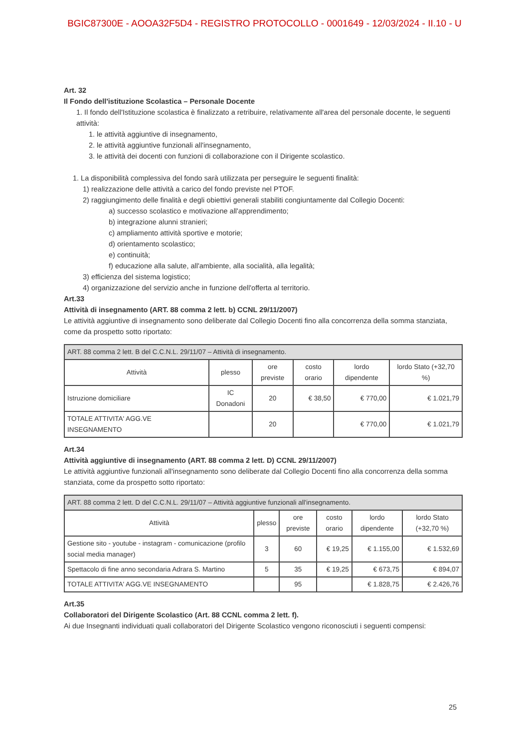BGIC87300E - AOOA32F5D4 - REGISTRO PROTOCOLLO - 0001649 - 12/03/2024 - II.10 - U
Art. 32
Il Fondo dell'istituzione Scolastica – Personale Docente
1. Il fondo dell'Istituzione scolastica è finalizzato a retribuire, relativamente all'area del personale docente, le seguenti attività:
1. le attività aggiuntive di insegnamento,
2. le attività aggiuntive funzionali all'insegnamento,
3. le attività dei docenti con funzioni di collaborazione con il Dirigente scolastico.
1. La disponibilità complessiva del fondo sarà utilizzata per perseguire le seguenti finalità:
1) realizzazione delle attività a carico del fondo previste nel PTOF.
2) raggiungimento delle finalità e degli obiettivi generali stabiliti congiuntamente dal Collegio Docenti:
a) successo scolastico e motivazione all'apprendimento;
b) integrazione alunni stranieri;
c) ampliamento attività sportive e motorie;
d) orientamento scolastico;
e) continuità;
f) educazione alla salute, all'ambiente, alla socialità, alla legalità;
3) efficienza del sistema logistico;
4) organizzazione del servizio anche in funzione dell'offerta al territorio.
Art.33
Attività di insegnamento (ART. 88 comma 2 lett. b) CCNL 29/11/2007)
Le attività aggiuntive di insegnamento sono deliberate dal Collegio Docenti fino alla concorrenza della somma stanziata, come da prospetto sotto riportato:
| ART. 88 comma 2 lett. B del C.C.N.L. 29/11/07 – Attività di insegnamento. | | | | | |
| Attività | plesso | ore previste | costo orario | lordo dipendente | lordo Stato (+32,70 %) |
| Istruzione domiciliare | IC Donadoni | 20 | € 38,50 | € 770,00 | € 1.021,79 |
| TOTALE ATTIVITA' AGG.VE INSEGNAMENTO | | 20 | | € 770,00 | € 1.021,79 |
Art.34
Attività aggiuntive di insegnamento (ART. 88 comma 2 lett. D) CCNL 29/11/2007)
Le attività aggiuntive funzionali all'insegnamento sono deliberate dal Collegio Docenti fino alla concorrenza della somma stanziata, come da prospetto sotto riportato:
| ART. 88 comma 2 lett. D del C.C.N.L. 29/11/07 – Attività aggiuntive funzionali all'insegnamento. | | | | | |
| Attività | plesso | ore previste | costo orario | lordo dipendente | lordo Stato (+32,70 %) |
| Gestione sito - youtube - instagram - comunicazione (profilo social media manager) | 3 | 60 | € 19,25 | € 1.155,00 | € 1.532,69 |
| Spettacolo di fine anno secondaria Adrara S. Martino | 5 | 35 | € 19,25 | € 673,75 | € 894,07 |
| TOTALE ATTIVITA' AGG.VE INSEGNAMENTO | | 95 | | € 1.828,75 | € 2.426,76 |
Art.35
Collaboratori del Dirigente Scolastico (Art. 88 CCNL comma 2 lett. f).
Ai due Insegnanti individuati quali collaboratori del Dirigente Scolastico vengono riconosciuti i seguenti compensi:
25